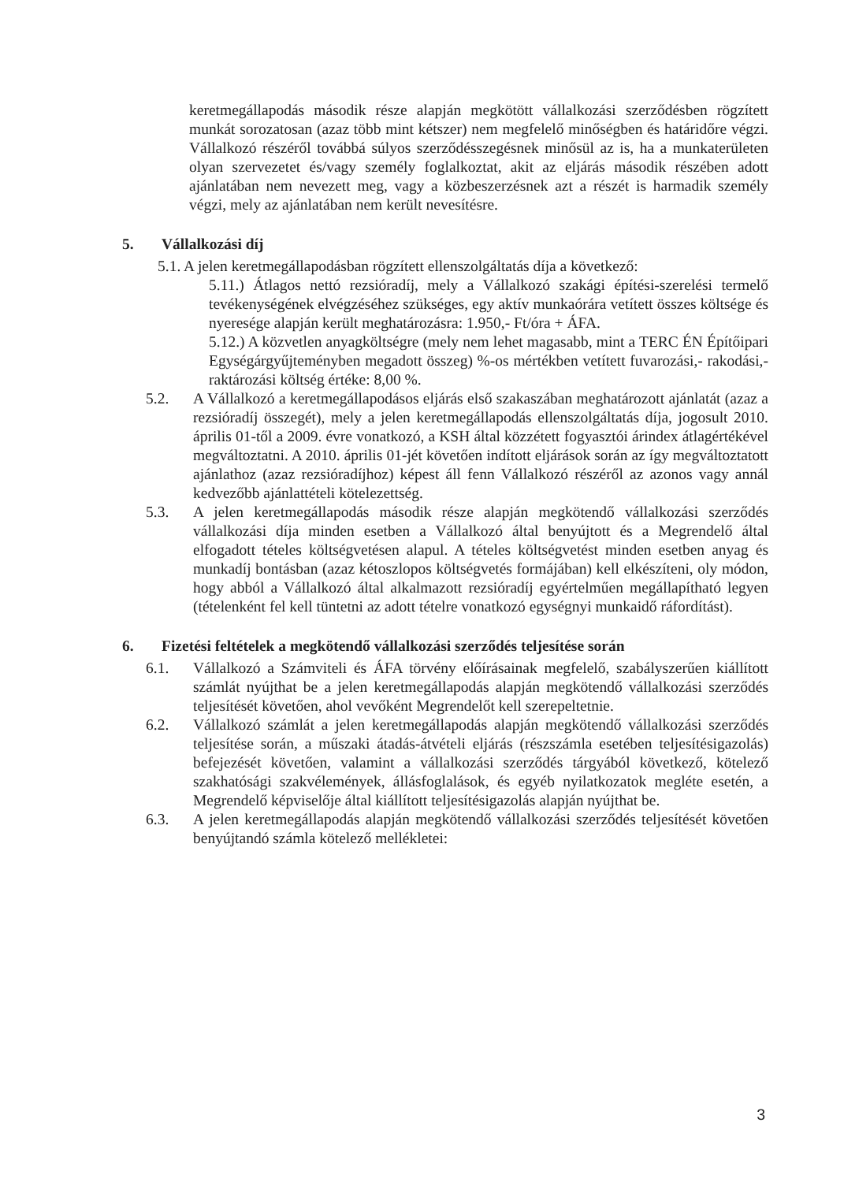keretmegállapodás második része alapján megkötött vállalkozási szerződésben rögzített munkát sorozatosan (azaz több mint kétszer) nem megfelelő minőségben és határidőre végzi. Vállalkozó részéről továbbá súlyos szerződésszegésnek minősül az is, ha a munkaterületen olyan szervezetet és/vagy személy foglalkoztat, akit az eljárás második részében adott ajánlatában nem nevezett meg, vagy a közbeszerzésnek azt a részét is harmadik személy végzi, mely az ajánlatában nem került nevesítésre.
5. Vállalkozási díj
5.1. A jelen keretmegállapodásban rögzített ellenszolgáltatás díja a következő:
5.11.) Átlagos nettó rezsióradíj, mely a Vállalkozó szakági építési-szerelési termelő tevékenységének elvégzéséhez szükséges, egy aktív munkaórára vetített összes költsége és nyeresége alapján került meghatározásra: 1.950,- Ft/óra + ÁFA.
5.12.) A közvetlen anyagköltségre (mely nem lehet magasabb, mint a TERC ÉN Építőipari Egységárgyűjteményben megadott összeg) %-os mértékben vetített fuvarozási,- rakodási,- raktározási költség értéke: 8,00 %.
5.2. A Vállalkozó a keretmegállapodásos eljárás első szakaszában meghatározott ajánlatát (azaz a rezsióradíj összegét), mely a jelen keretmegállapodás ellenszolgáltatás díja, jogosult 2010. április 01-től a 2009. évre vonatkozó, a KSH által közzétett fogyasztói árindex átlagértékével megváltoztatni. A 2010. április 01-jét követően indított eljárások során az így megváltoztatott ajánlathoz (azaz rezsióradíjhoz) képest áll fenn Vállalkozó részéről az azonos vagy annál kedvezőbb ajánlattételi kötelezettség.
5.3. A jelen keretmegállapodás második része alapján megkötendő vállalkozási szerződés vállalkozási díja minden esetben a Vállalkozó által benyújtott és a Megrendelő által elfogadott tételes költségvetésen alapul. A tételes költségvetést minden esetben anyag és munkadíj bontásban (azaz kétoszlopos költségvetés formájában) kell elkészíteni, oly módon, hogy abból a Vállalkozó által alkalmazott rezsióradíj egyértelműen megállapítható legyen (tételenként fel kell tüntetni az adott tételre vonatkozó egységnyi munkaidő ráfordítást).
6. Fizetési feltételek a megkötendő vállalkozási szerződés teljesítése során
6.1. Vállalkozó a Számviteli és ÁFA törvény előírásainak megfelelő, szabályszerűen kiállított számlát nyújthat be a jelen keretmegállapodás alapján megkötendő vállalkozási szerződés teljesítését követően, ahol vevőként Megrendelőt kell szerepeltetnie.
6.2. Vállalkozó számlát a jelen keretmegállapodás alapján megkötendő vállalkozási szerződés teljesítése során, a műszaki átadás-átvételi eljárás (részszámla esetében teljesítésigazolás) befejezését követően, valamint a vállalkozási szerződés tárgyából következő, kötelező szakhatósági szakvélemények, állásfoglalások, és egyéb nyilatkozatok megléte esetén, a Megrendelő képviselője által kiállított teljesítésigazolás alapján nyújthat be.
6.3. A jelen keretmegállapodás alapján megkötendő vállalkozási szerződés teljesítését követően benyújtandó számla kötelező mellékletei:
3